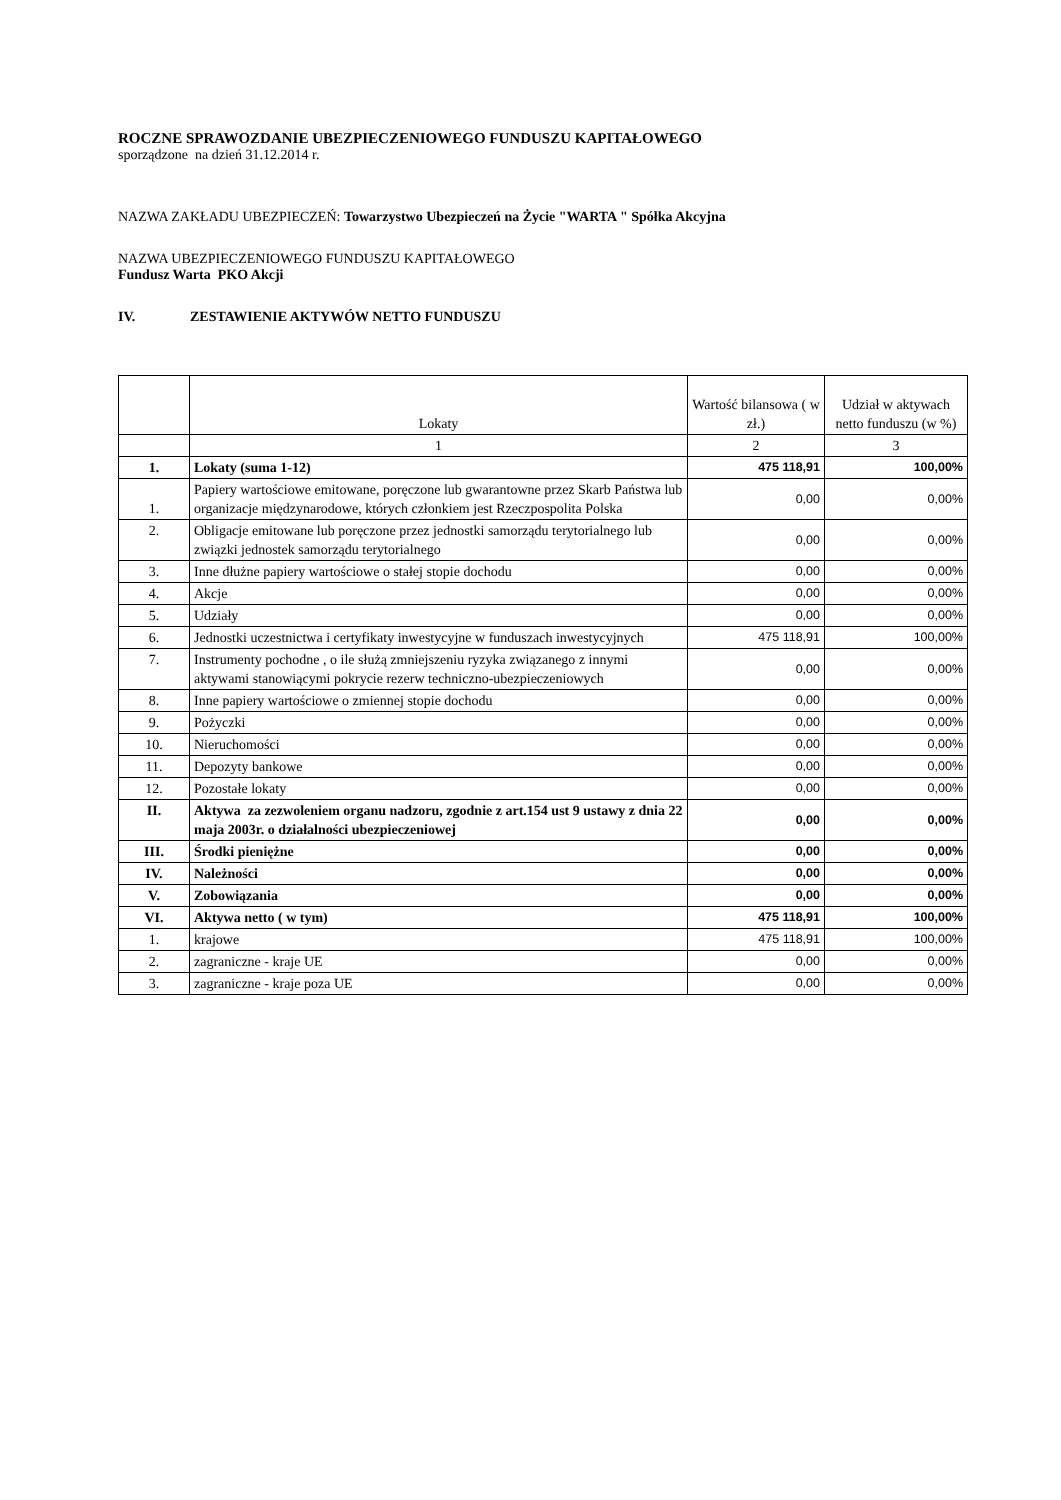ROCZNE SPRAWOZDANIE UBEZPIECZENIOWEGO FUNDUSZU KAPITAŁOWEGO
sporządzone na dzień 31.12.2014 r.
NAZWA ZAKŁADU UBEZPIECZEŃ: Towarzystwo Ubezpieczeń na Życie "WARTA " Spółka Akcyjna
NAZWA UBEZPIECZENIOWEGO FUNDUSZU KAPITAŁOWEGO
Fundusz Warta PKO Akcji
IV. ZESTAWIENIE AKTYWÓW NETTO FUNDUSZU
| | Lokaty | Wartość bilansowa ( w zł.) | Udział w aktywach netto funduszu (w %) |
| | 1 | 2 | 3 |
| 1. | Lokaty (suma 1-12) | 475 118,91 | 100,00% |
| 1. | Papiery wartościowe emitowane, poręczone lub gwarantowne przez Skarb Państwa lub organizacje międzynarodowe, których członkiem jest Rzeczpospolita Polska | 0,00 | 0,00% |
| 2. | Obligacje emitowane lub poręczone przez jednostki samorządu terytorialnego lub związki jednostek samorządu terytorialnego | 0,00 | 0,00% |
| 3. | Inne dłużne papiery wartościowe o stałej stopie dochodu | 0,00 | 0,00% |
| 4. | Akcje | 0,00 | 0,00% |
| 5. | Udziały | 0,00 | 0,00% |
| 6. | Jednostki uczestnictwa i certyfikaty inwestycyjne w funduszach inwestycyjnych | 475 118,91 | 100,00% |
| 7. | Instrumenty pochodne , o ile służą zmniejszeniu ryzyka związanego z innymi aktywami stanowiącymi pokrycie rezerw techniczno-ubezpieczeniowych | 0,00 | 0,00% |
| 8. | Inne papiery wartościowe o zmiennej stopie dochodu | 0,00 | 0,00% |
| 9. | Pożyczki | 0,00 | 0,00% |
| 10. | Nieruchomości | 0,00 | 0,00% |
| 11. | Depozyty bankowe | 0,00 | 0,00% |
| 12. | Pozostałe lokaty | 0,00 | 0,00% |
| II. | Aktywa za zezwoleniem organu nadzoru, zgodnie z art.154 ust 9 ustawy z dnia 22 maja 2003r. o działalności ubezpieczeniowej | 0,00 | 0,00% |
| III. | Środki pieniężne | 0,00 | 0,00% |
| IV. | Należności | 0,00 | 0,00% |
| V. | Zobowiązania | 0,00 | 0,00% |
| VI. | Aktywa netto ( w tym) | 475 118,91 | 100,00% |
| 1. | krajowe | 475 118,91 | 100,00% |
| 2. | zagraniczne - kraje UE | 0,00 | 0,00% |
| 3. | zagraniczne - kraje poza UE | 0,00 | 0,00% |